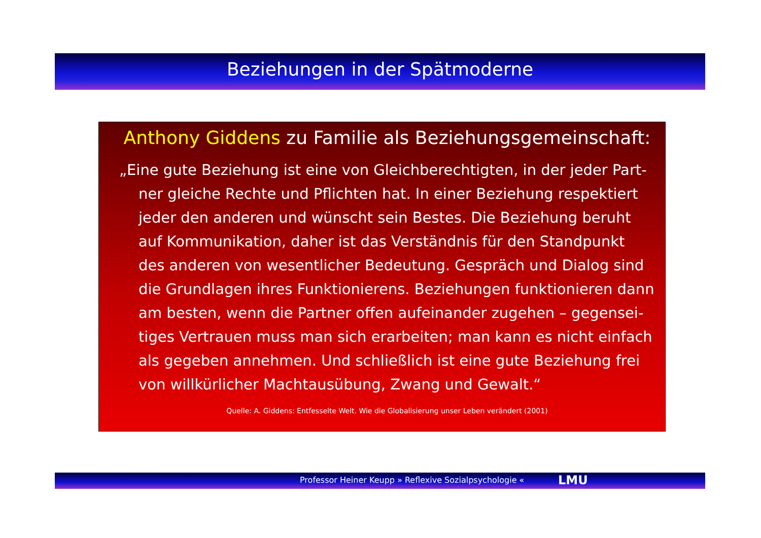Beziehungen in der Spätmoderne
Anthony Giddens zu Familie als Beziehungsgemeinschaft:
„Eine gute Beziehung ist eine von Gleichberechtigten, in der jeder Part-ner gleiche Rechte und Pflichten hat. In einer Beziehung respektiert jeder den anderen und wünscht sein Bestes. Die Beziehung beruht auf Kommunikation, daher ist das Verständnis für den Standpunkt des anderen von wesentlicher Bedeutung. Gespräch und Dialog sind die Grundlagen ihres Funktionierens. Beziehungen funktionieren dann am besten, wenn die Partner offen aufeinander zugehen – gegensei-tiges Vertrauen muss man sich erarbeiten; man kann es nicht einfach als gegeben annehmen. Und schließlich ist eine gute Beziehung frei von willkürlicher Machtausübung, Zwang und Gewalt.“
Quelle: A. Giddens: Entfesselte Welt. Wie die Globalisierung unser Leben verändert (2001)
Professor Heiner Keupp » Reflexive Sozialpsychologie « LMU